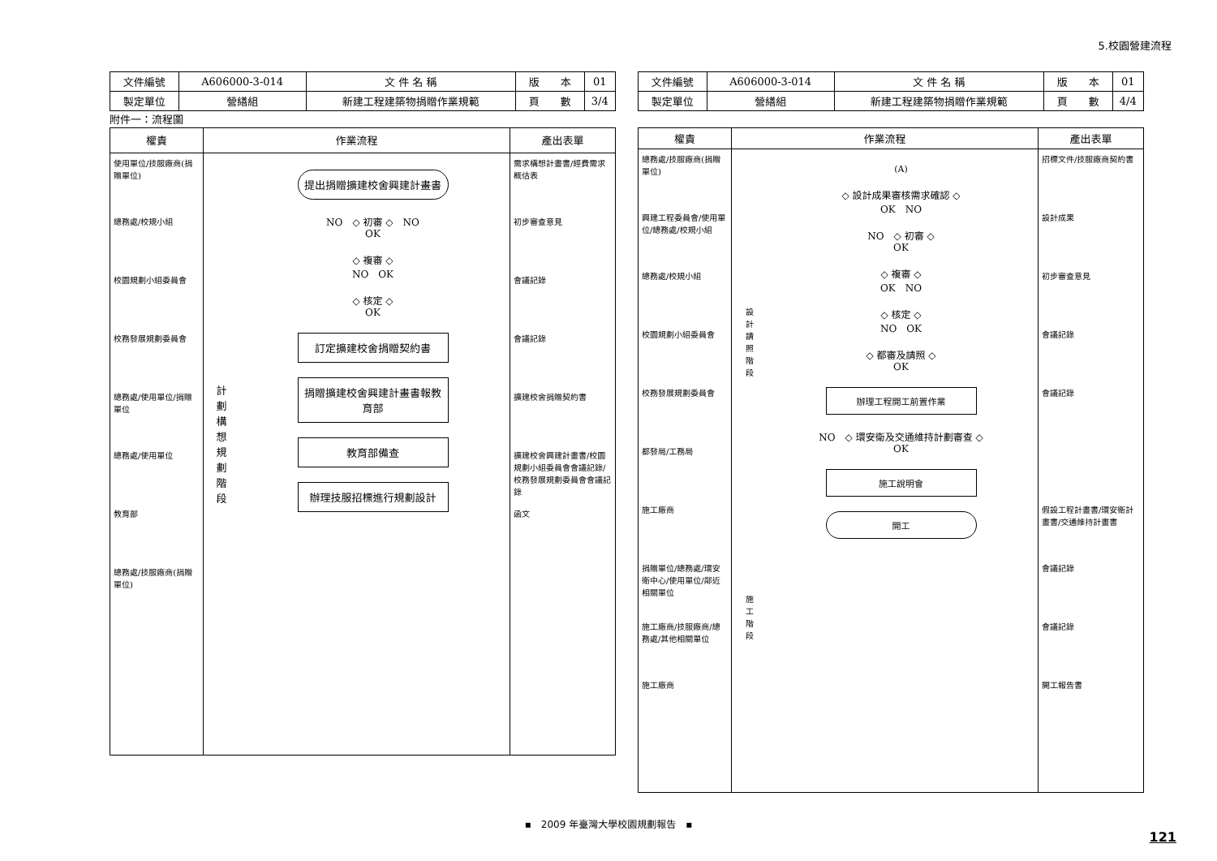5.校園營建流程
| 文件編號 | A606000-3-014 | 文 件 名 稱 | 版 本 | 01 |
| 製定單位 | 營繕組 | 新建工程建築物捐贈作業規範 | 頁 數 | 3/4 |
附件一：流程圖
| 權責 | 作業流程 | 產出表單 |
| --- | --- | --- |
| 使用單位/技服廠商(捐贈單位) 總務處/校規小組 校園規劃小組委員會 校務發展規劃委員會 總務處/使用單位/捐贈單位 總務處/使用單位 教育部 總務處/技服廠商(捐贈單位) | 計 劃 構 想 規 劃 階 段 提出捐贈擴建校舍興建計畫書 NO ◇ 初審 ◇ NO OK ◇ 複審 ◇ NO OK ◇ 核定 ◇ OK 訂定擴建校舍捐贈契約書 捐贈擴建校舍興建計畫書報教育部 教育部備查 辦理技服招標進行規劃設計 | 需求構想計畫書/經費需求概估表 初步審查意見 會議記錄 會議記錄 擴建校舍捐贈契約書 擴建校舍興建計畫書/校園規劃小組委員會會議記錄/校務發展規劃委員會會議記錄 函文 |
| 文件編號 | A606000-3-014 | 文 件 名 稱 | 版 本 | 01 |
| 製定單位 | 營繕組 | 新建工程建築物捐贈作業規範 | 頁 數 | 4/4 |
| 權責 | 作業流程 | 產出表單 |
| --- | --- | --- |
| 總務處/技服廠商(捐贈單位) 興建工程委員會/使用單位/總務處/校規小組 總務處/校規小組 校園規劃小組委員會 校務發展規劃委員會 都發局/工務局 施工廠商 捐贈單位/總務處/環安衛中心/使用單位/鄰近相關單位 施工廠商/技服廠商/總務處/其他相關單位 施工廠商 | 設 計 請 照 階 段 施 工 階 段 (A) ◇ 設計成果審核需求確認 ◇ OK NO NO ◇ 初審 ◇ OK ◇ 複審 ◇ OK NO ◇ 核定 ◇ NO OK ◇ 都審及請照 ◇ OK 辦理工程開工前置作業 NO ◇ 環安衛及交通維持計劃審查 ◇ OK 施工說明會 開工 | 招標文件/技服廠商契約書 設計成果 初步審查意見 會議記錄 會議記錄 假設工程計畫書/環安衛計畫書/交通維持計畫書 會議記錄 會議記錄 開工報告書 |
▪　2009 年臺灣大學校園規劃報告　▪
121